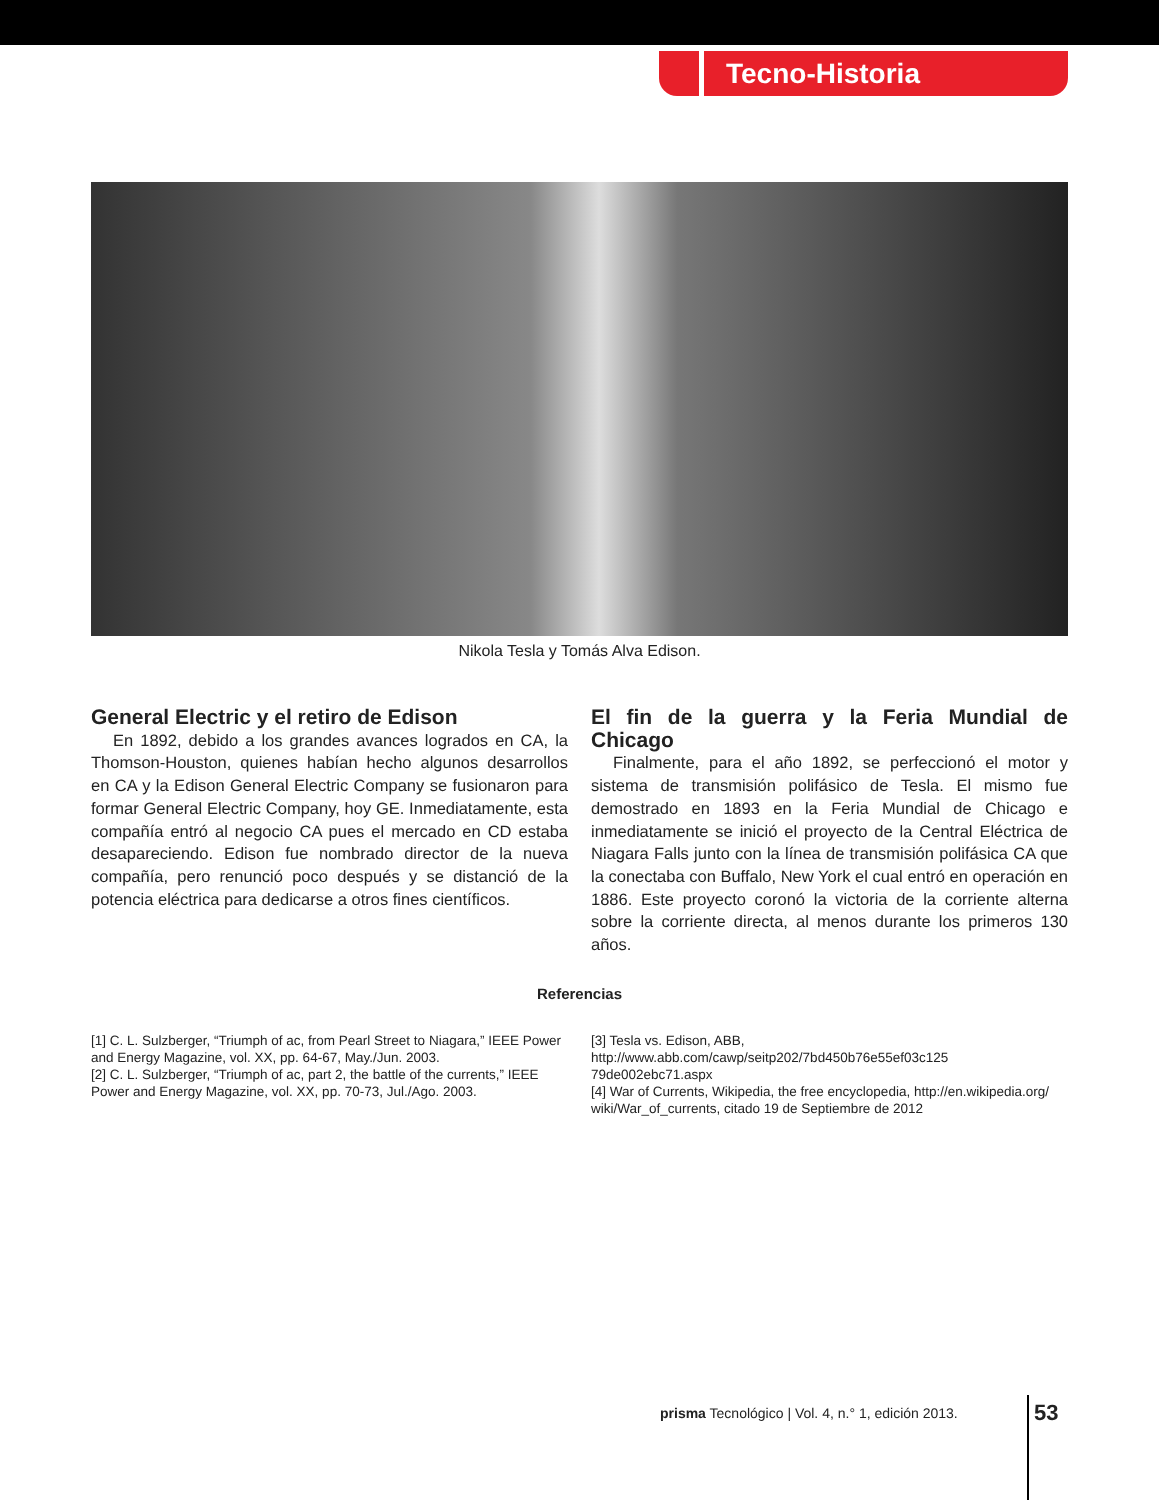Tecno-Historia
Nikola Tesla y Tomás Alva Edison.
General Electric y el retiro de Edison
En 1892, debido a los grandes avances logrados en CA, la Thomson-Houston, quienes habían hecho algunos desarrollos en CA y la Edison General Electric Company se fusionaron para formar General Electric Company, hoy GE. Inmediatamente, esta compañía entró al negocio CA pues el mercado en CD estaba desapareciendo. Edison fue nombrado director de la nueva compañía, pero renunció poco después y se distanció de la potencia eléctrica para dedicarse a otros fines científicos.
El fin de la guerra y la Feria Mundial de Chicago
Finalmente, para el año 1892, se perfeccionó el motor y sistema de transmisión polifásico de Tesla. El mismo fue demostrado en 1893 en la Feria Mundial de Chicago e inmediatamente se inició el proyecto de la Central Eléctrica de Niagara Falls junto con la línea de transmisión polifásica CA que la conectaba con Buffalo, New York el cual entró en operación en 1886. Este proyecto coronó la victoria de la corriente alterna sobre la corriente directa, al menos durante los primeros 130 años.
Referencias
[1] C. L. Sulzberger, “Triumph of ac, from Pearl Street to Niagara,” IEEE Power and Energy Magazine, vol. XX, pp. 64-67, May./Jun. 2003.
[2] C. L. Sulzberger, “Triumph of ac, part 2, the battle of the currents,” IEEE Power and Energy Magazine, vol. XX, pp. 70-73, Jul./Ago. 2003.
[3] Tesla vs. Edison, ABB, http://www.abb.com/cawp/seitp202/7bd450b76e55ef03c125 79de002ebc71.aspx
[4] War of Currents, Wikipedia, the free encyclopedia, http://en.wikipedia.org/ wiki/War_of_currents, citado 19 de Septiembre de 2012
prisma Tecnológico | Vol. 4, n.° 1, edición 2013.
53